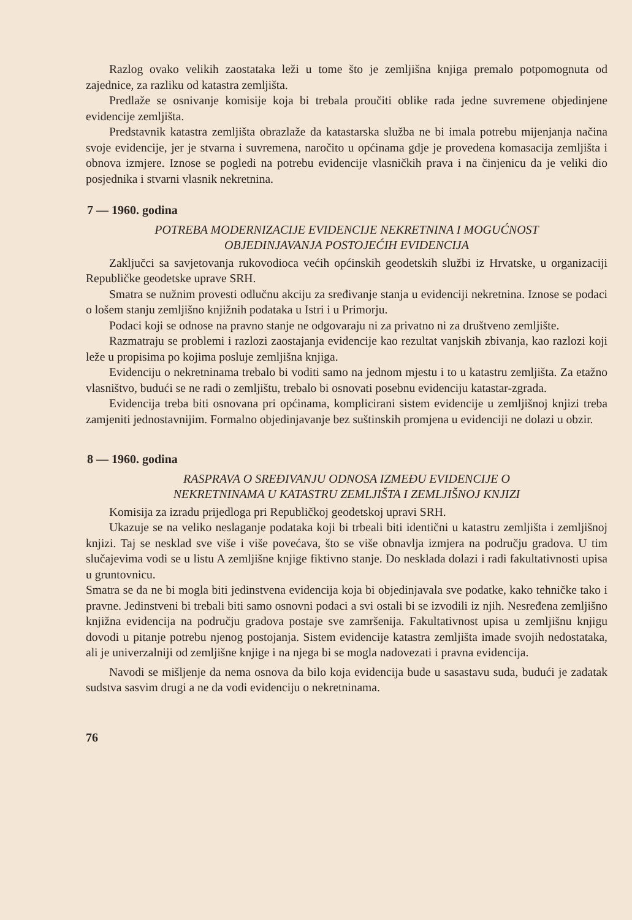Razlog ovako velikih zaostataka leži u tome što je zemljišna knjiga premalo potpomognuta od zajednice, za razliku od katastra zemljišta.
Predlaže se osnivanje komisije koja bi trebala proučiti oblike rada jedne suvremene objedinjene evidencije zemljišta.
Predstavnik katastra zemljišta obrazlaže da katastarska služba ne bi imala potrebu mijenjanja načina svoje evidencije, jer je stvarna i suvremena, naročito u općinama gdje je provedena komasacija zemljišta i obnova izmjere. Iznose se pogledi na potrebu evidencije vlasničkih prava i na činjenicu da je veliki dio posjednika i stvarni vlasnik nekretnina.
7 — 1960. godina
POTREBA MODERNIZACIJE EVIDENCIJE NEKRETNINA I MOGUĆNOST
OBJEDINJAVANJA POSTOJEĆIH EVIDENCIJA
Zaključci sa savjetovanja rukovodioca većih općinskih geodetskih službi iz Hrvatske, u organizaciji Republičke geodetske uprave SRH.
Smatra se nužnim provesti odlučnu akciju za sređivanje stanja u evidenciji nekretnina. Iznose se podaci o lošem stanju zemljišno knjižnih podataka u Istri i u Primorju.
Podaci koji se odnose na pravno stanje ne odgovaraju ni za privatno ni za društveno zemljište.
Razmatraju se problemi i razlozi zaostajanja evidencije kao rezultat vanjskih zbivanja, kao razlozi koji leže u propisima po kojima posluje zemljišna knjiga.
Evidenciju o nekretninama trebalo bi voditi samo na jednom mjestu i to u katastru zemljišta. Za etažno vlasništvo, budući se ne radi o zemljištu, trebalo bi osnovati posebnu evidenciju katastar-zgrada.
Evidencija treba biti osnovana pri općinama, komplicirani sistem evidencije u zemljišnoj knjizi treba zamjeniti jednostavnijim. Formalno objedinjavanje bez suštinskih promjena u evidenciji ne dolazi u obzir.
8 — 1960. godina
RASPRAVA O SREĐIVANJU ODNOSA IZMEĐU EVIDENCIJE O
NEKRETNINAMA U KATASTRU ZEMLJIŠTA I ZEMLJIŠNOJ KNJIZI
Komisija za izradu prijedloga pri Republičkoj geodetskoj upravi SRH.
Ukazuje se na veliko neslaganje podataka koji bi trbeali biti identični u katastru zemljišta i zemljišnoj knjizi. Taj se nesklad sve više i više povećava, što se više obnavlja izmjera na području gradova. U tim slučajevima vodi se u listu A zemljišne knjige fiktivno stanje. Do nesklada dolazi i radi fakultativnosti upisa u gruntovnicu.
Smatra se da ne bi mogla biti jedinstvena evidencija koja bi objedinjavala sve podatke, kako tehničke tako i pravne. Jedinstveni bi trebali biti samo osnovni podaci a svi ostali bi se izvodili iz njih. Nesređena zemljišno knjižna evidencija na području gradova postaje sve zamršenija. Fakultativnost upisa u zemljišnu knjigu dovodi u pitanje potrebu njenog postojanja. Sistem evidencije katastra zemljišta imade svojih nedostataka, ali je univerzalniji od zemljišne knjige i na njega bi se mogla nadovezati i pravna evidencija.
Navodi se mišljenje da nema osnova da bilo koja evidencija bude u sasastavu suda, budući je zadatak sudstva sasvim drugi a ne da vodi evidenciju o nekretninama.
76